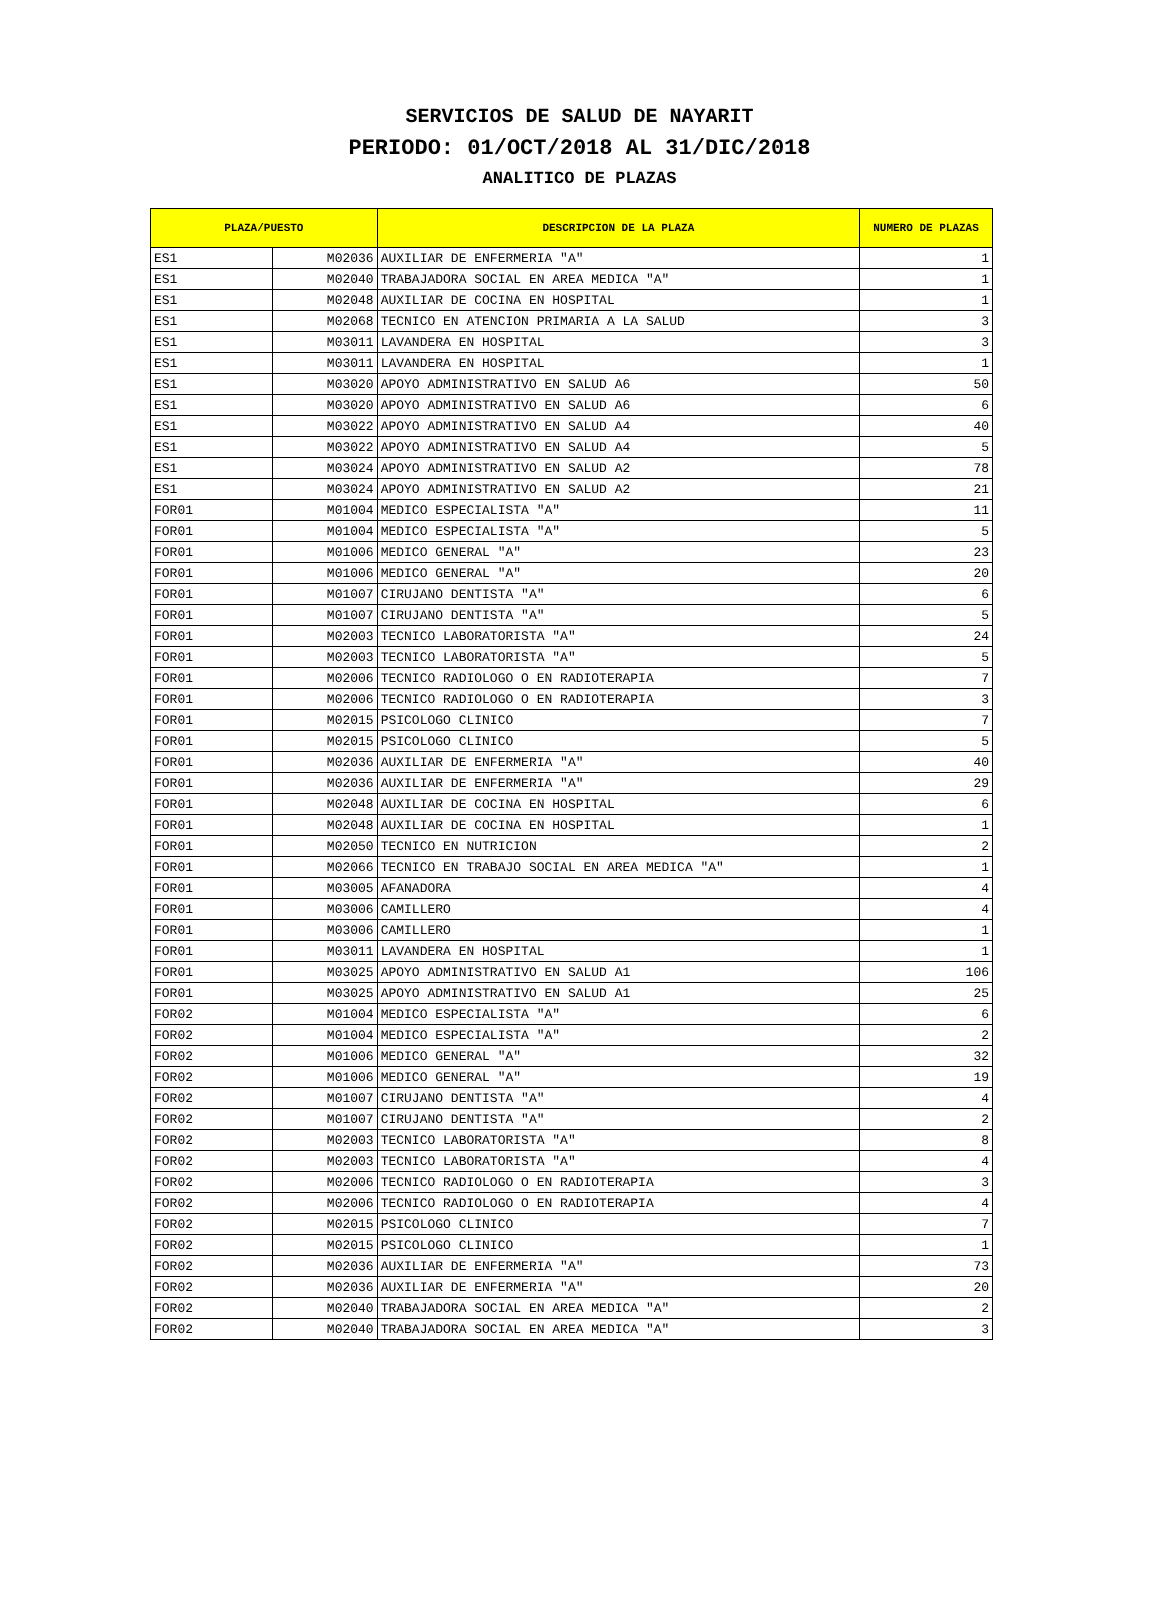SERVICIOS DE SALUD DE NAYARIT
PERIODO: 01/OCT/2018 AL 31/DIC/2018
ANALITICO DE PLAZAS
| PLAZA/PUESTO | | DESCRIPCION DE LA PLAZA | NUMERO DE PLAZAS |
| --- | --- | --- | --- |
| ES1 | M02036 | AUXILIAR DE ENFERMERIA "A" | 1 |
| ES1 | M02040 | TRABAJADORA SOCIAL EN AREA MEDICA "A" | 1 |
| ES1 | M02048 | AUXILIAR DE COCINA EN HOSPITAL | 1 |
| ES1 | M02068 | TECNICO EN ATENCION PRIMARIA A LA SALUD | 3 |
| ES1 | M03011 | LAVANDERA EN HOSPITAL | 3 |
| ES1 | M03011 | LAVANDERA EN HOSPITAL | 1 |
| ES1 | M03020 | APOYO ADMINISTRATIVO EN SALUD A6 | 50 |
| ES1 | M03020 | APOYO ADMINISTRATIVO EN SALUD A6 | 6 |
| ES1 | M03022 | APOYO ADMINISTRATIVO EN SALUD A4 | 40 |
| ES1 | M03022 | APOYO ADMINISTRATIVO EN SALUD A4 | 5 |
| ES1 | M03024 | APOYO ADMINISTRATIVO EN SALUD A2 | 78 |
| ES1 | M03024 | APOYO ADMINISTRATIVO EN SALUD A2 | 21 |
| FOR01 | M01004 | MEDICO ESPECIALISTA "A" | 11 |
| FOR01 | M01004 | MEDICO ESPECIALISTA "A" | 5 |
| FOR01 | M01006 | MEDICO GENERAL "A" | 23 |
| FOR01 | M01006 | MEDICO GENERAL "A" | 20 |
| FOR01 | M01007 | CIRUJANO DENTISTA "A" | 6 |
| FOR01 | M01007 | CIRUJANO DENTISTA "A" | 5 |
| FOR01 | M02003 | TECNICO LABORATORISTA "A" | 24 |
| FOR01 | M02003 | TECNICO LABORATORISTA "A" | 5 |
| FOR01 | M02006 | TECNICO RADIOLOGO O EN RADIOTERAPIA | 7 |
| FOR01 | M02006 | TECNICO RADIOLOGO O EN RADIOTERAPIA | 3 |
| FOR01 | M02015 | PSICOLOGO CLINICO | 7 |
| FOR01 | M02015 | PSICOLOGO CLINICO | 5 |
| FOR01 | M02036 | AUXILIAR DE ENFERMERIA "A" | 40 |
| FOR01 | M02036 | AUXILIAR DE ENFERMERIA "A" | 29 |
| FOR01 | M02048 | AUXILIAR DE COCINA EN HOSPITAL | 6 |
| FOR01 | M02048 | AUXILIAR DE COCINA EN HOSPITAL | 1 |
| FOR01 | M02050 | TECNICO EN NUTRICION | 2 |
| FOR01 | M02066 | TECNICO EN TRABAJO SOCIAL EN AREA MEDICA "A" | 1 |
| FOR01 | M03005 | AFANADORA | 4 |
| FOR01 | M03006 | CAMILLERO | 4 |
| FOR01 | M03006 | CAMILLERO | 1 |
| FOR01 | M03011 | LAVANDERA EN HOSPITAL | 1 |
| FOR01 | M03025 | APOYO ADMINISTRATIVO EN SALUD A1 | 106 |
| FOR01 | M03025 | APOYO ADMINISTRATIVO EN SALUD A1 | 25 |
| FOR02 | M01004 | MEDICO ESPECIALISTA "A" | 6 |
| FOR02 | M01004 | MEDICO ESPECIALISTA "A" | 2 |
| FOR02 | M01006 | MEDICO GENERAL "A" | 32 |
| FOR02 | M01006 | MEDICO GENERAL "A" | 19 |
| FOR02 | M01007 | CIRUJANO DENTISTA "A" | 4 |
| FOR02 | M01007 | CIRUJANO DENTISTA "A" | 2 |
| FOR02 | M02003 | TECNICO LABORATORISTA "A" | 8 |
| FOR02 | M02003 | TECNICO LABORATORISTA "A" | 4 |
| FOR02 | M02006 | TECNICO RADIOLOGO O EN RADIOTERAPIA | 3 |
| FOR02 | M02006 | TECNICO RADIOLOGO O EN RADIOTERAPIA | 4 |
| FOR02 | M02015 | PSICOLOGO CLINICO | 7 |
| FOR02 | M02015 | PSICOLOGO CLINICO | 1 |
| FOR02 | M02036 | AUXILIAR DE ENFERMERIA "A" | 73 |
| FOR02 | M02036 | AUXILIAR DE ENFERMERIA "A" | 20 |
| FOR02 | M02040 | TRABAJADORA SOCIAL EN AREA MEDICA "A" | 2 |
| FOR02 | M02040 | TRABAJADORA SOCIAL EN AREA MEDICA "A" | 3 |